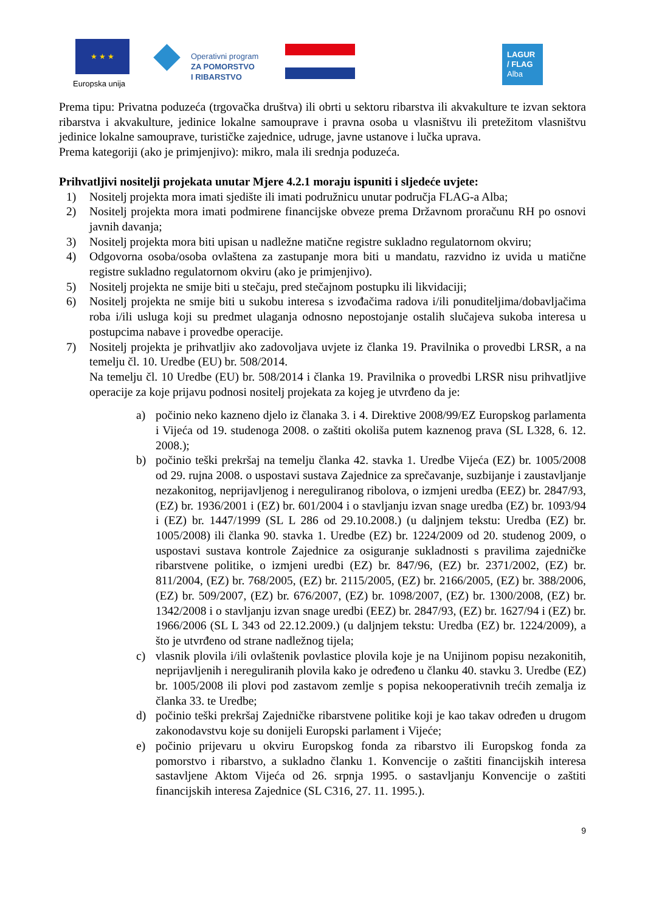★ ★ ★
Europska unija
Operativni program
ZA POMORSTVO
I RIBARSTVO
LAGUR
/ FLAG
Alba
Prema tipu: Privatna poduzeća (trgovačka društva) ili obrti u sektoru ribarstva ili akvakulture te izvan sektora ribarstva i akvakulture, jedinice lokalne samouprave i pravna osoba u vlasništvu ili pretežitom vlasništvu jedinice lokalne samouprave, turističke zajednice, udruge, javne ustanove i lučka uprava.
Prema kategoriji (ako je primjenjivo): mikro, mala ili srednja poduzeća.
Prihvatljivi nositelji projekata unutar Mjere 4.2.1 moraju ispuniti i sljedeće uvjete:
1) Nositelj projekta mora imati sjedište ili imati podružnicu unutar područja FLAG-a Alba;
2) Nositelj projekta mora imati podmirene financijske obveze prema Državnom proračunu RH po osnovi javnih davanja;
3) Nositelj projekta mora biti upisan u nadležne matične registre sukladno regulatornom okviru;
4) Odgovorna osoba/osoba ovlaštena za zastupanje mora biti u mandatu, razvidno iz uvida u matične registre sukladno regulatornom okviru (ako je primjenjivo).
5) Nositelj projekta ne smije biti u stečaju, pred stečajnom postupku ili likvidaciji;
6) Nositelj projekta ne smije biti u sukobu interesa s izvođačima radova i/ili ponuditeljima/dobavljačima roba i/ili usluga koji su predmet ulaganja odnosno nepostojanje ostalih slučajeva sukoba interesa u postupcima nabave i provedbe operacije.
7) Nositelj projekta je prihvatljiv ako zadovoljava uvjete iz članka 19. Pravilnika o provedbi LRSR, a na temelju čl. 10. Uredbe (EU) br. 508/2014.
Na temelju čl. 10 Uredbe (EU) br. 508/2014 i članka 19. Pravilnika o provedbi LRSR nisu prihvatljive operacije za koje prijavu podnosi nositelj projekata za kojeg je utvrđeno da je:
a) počinio neko kazneno djelo iz članaka 3. i 4. Direktive 2008/99/EZ Europskog parlamenta i Vijeća od 19. studenoga 2008. o zaštiti okoliša putem kaznenog prava (SL L328, 6. 12. 2008.);
b) počinio teški prekršaj na temelju članka 42. stavka 1. Uredbe Vijeća (EZ) br. 1005/2008 od 29. rujna 2008. o uspostavi sustava Zajednice za sprečavanje, suzbijanje i zaustavljanje nezakonitog, neprijavljenog i nereguliranog ribolova, o izmjeni uredba (EEZ) br. 2847/93, (EZ) br. 1936/2001 i (EZ) br. 601/2004 i o stavljanju izvan snage uredba (EZ) br. 1093/94 i (EZ) br. 1447/1999 (SL L 286 od 29.10.2008.) (u daljnjem tekstu: Uredba (EZ) br. 1005/2008) ili članka 90. stavka 1. Uredbe (EZ) br. 1224/2009 od 20. studenog 2009, o uspostavi sustava kontrole Zajednice za osiguranje sukladnosti s pravilima zajedničke ribarstvene politike, o izmjeni uredbi (EZ) br. 847/96, (EZ) br. 2371/2002, (EZ) br. 811/2004, (EZ) br. 768/2005, (EZ) br. 2115/2005, (EZ) br. 2166/2005, (EZ) br. 388/2006, (EZ) br. 509/2007, (EZ) br. 676/2007, (EZ) br. 1098/2007, (EZ) br. 1300/2008, (EZ) br. 1342/2008 i o stavljanju izvan snage uredbi (EEZ) br. 2847/93, (EZ) br. 1627/94 i (EZ) br. 1966/2006 (SL L 343 od 22.12.2009.) (u daljnjem tekstu: Uredba (EZ) br. 1224/2009), a što je utvrđeno od strane nadležnog tijela;
c) vlasnik plovila i/ili ovlaštenik povlastice plovila koje je na Unijinom popisu nezakonitih, neprijavljenih i nereguliranih plovila kako je određeno u članku 40. stavku 3. Uredbe (EZ) br. 1005/2008 ili plovi pod zastavom zemlje s popisa nekooperativnih trećih zemalja iz članka 33. te Uredbe;
d) počinio teški prekršaj Zajedničke ribarstvene politike koji je kao takav određen u drugom zakonodavstvu koje su donijeli Europski parlament i Vijeće;
e) počinio prijevaru u okviru Europskog fonda za ribarstvo ili Europskog fonda za pomorstvo i ribarstvo, a sukladno članku 1. Konvencije o zaštiti financijskih interesa sastavljene Aktom Vijeća od 26. srpnja 1995. o sastavljanju Konvencije o zaštiti financijskih interesa Zajednice (SL C316, 27. 11. 1995.).
9